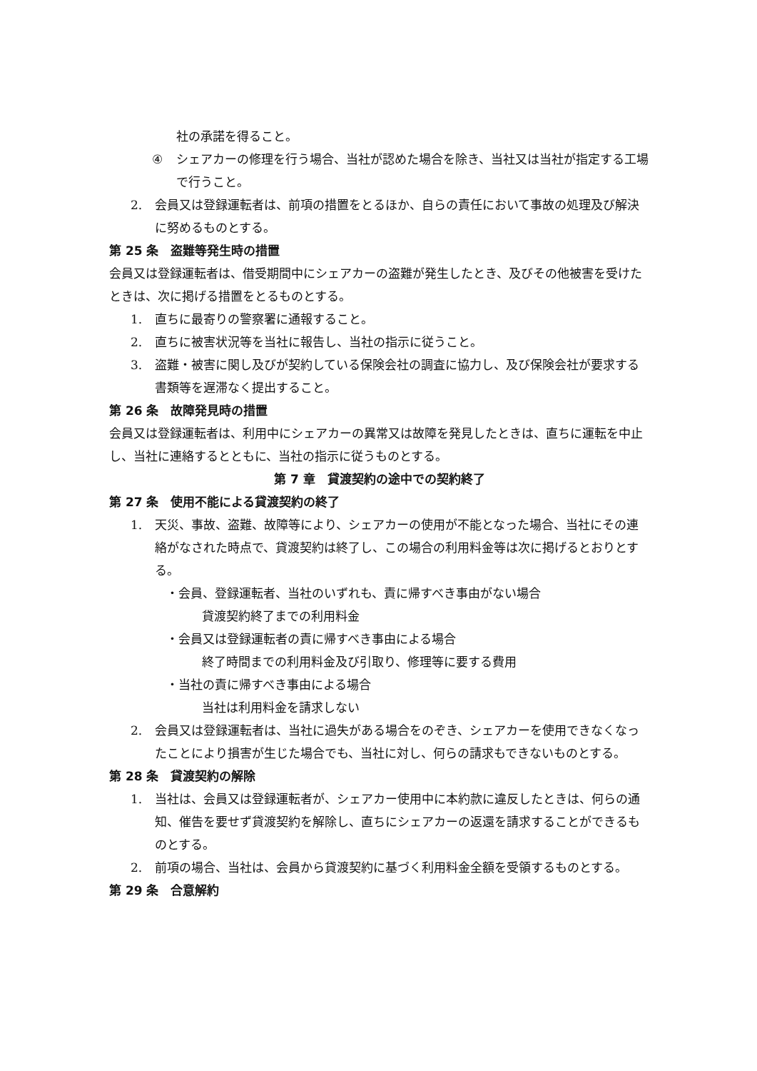社の承諾を得ること。
④ シェアカーの修理を行う場合、当社が認めた場合を除き、当社又は当社が指定する工場で行うこと。
2. 会員又は登録運転者は、前項の措置をとるほか、自らの責任において事故の処理及び解決に努めるものとする。
第 25 条　盗難等発生時の措置
会員又は登録運転者は、借受期間中にシェアカーの盗難が発生したとき、及びその他被害を受けたときは、次に掲げる措置をとるものとする。
1. 直ちに最寄りの警察署に通報すること。
2. 直ちに被害状況等を当社に報告し、当社の指示に従うこと。
3. 盗難・被害に関し及びが契約している保険会社の調査に協力し、及び保険会社が要求する書類等を遅滞なく提出すること。
第 26 条　故障発見時の措置
会員又は登録運転者は、利用中にシェアカーの異常又は故障を発見したときは、直ちに運転を中止し、当社に連絡するとともに、当社の指示に従うものとする。
第 7 章　貸渡契約の途中での契約終了
第 27 条　使用不能による貸渡契約の終了
1. 天災、事故、盗難、故障等により、シェアカーの使用が不能となった場合、当社にその連絡がなされた時点で、貸渡契約は終了し、この場合の利用料金等は次に掲げるとおりとする。
・会員、登録運転者、当社のいずれも、責に帰すべき事由がない場合
貸渡契約終了までの利用料金
・会員又は登録運転者の責に帰すべき事由による場合
終了時間までの利用料金及び引取り、修理等に要する費用
・当社の責に帰すべき事由による場合
当社は利用料金を請求しない
2. 会員又は登録運転者は、当社に過失がある場合をのぞき、シェアカーを使用できなくなったことにより損害が生じた場合でも、当社に対し、何らの請求もできないものとする。
第 28 条　貸渡契約の解除
1. 当社は、会員又は登録運転者が、シェアカー使用中に本約款に違反したときは、何らの通知、催告を要せず貸渡契約を解除し、直ちにシェアカーの返還を請求することができるものとする。
2. 前項の場合、当社は、会員から貸渡契約に基づく利用料金全額を受領するものとする。
第 29 条　合意解約